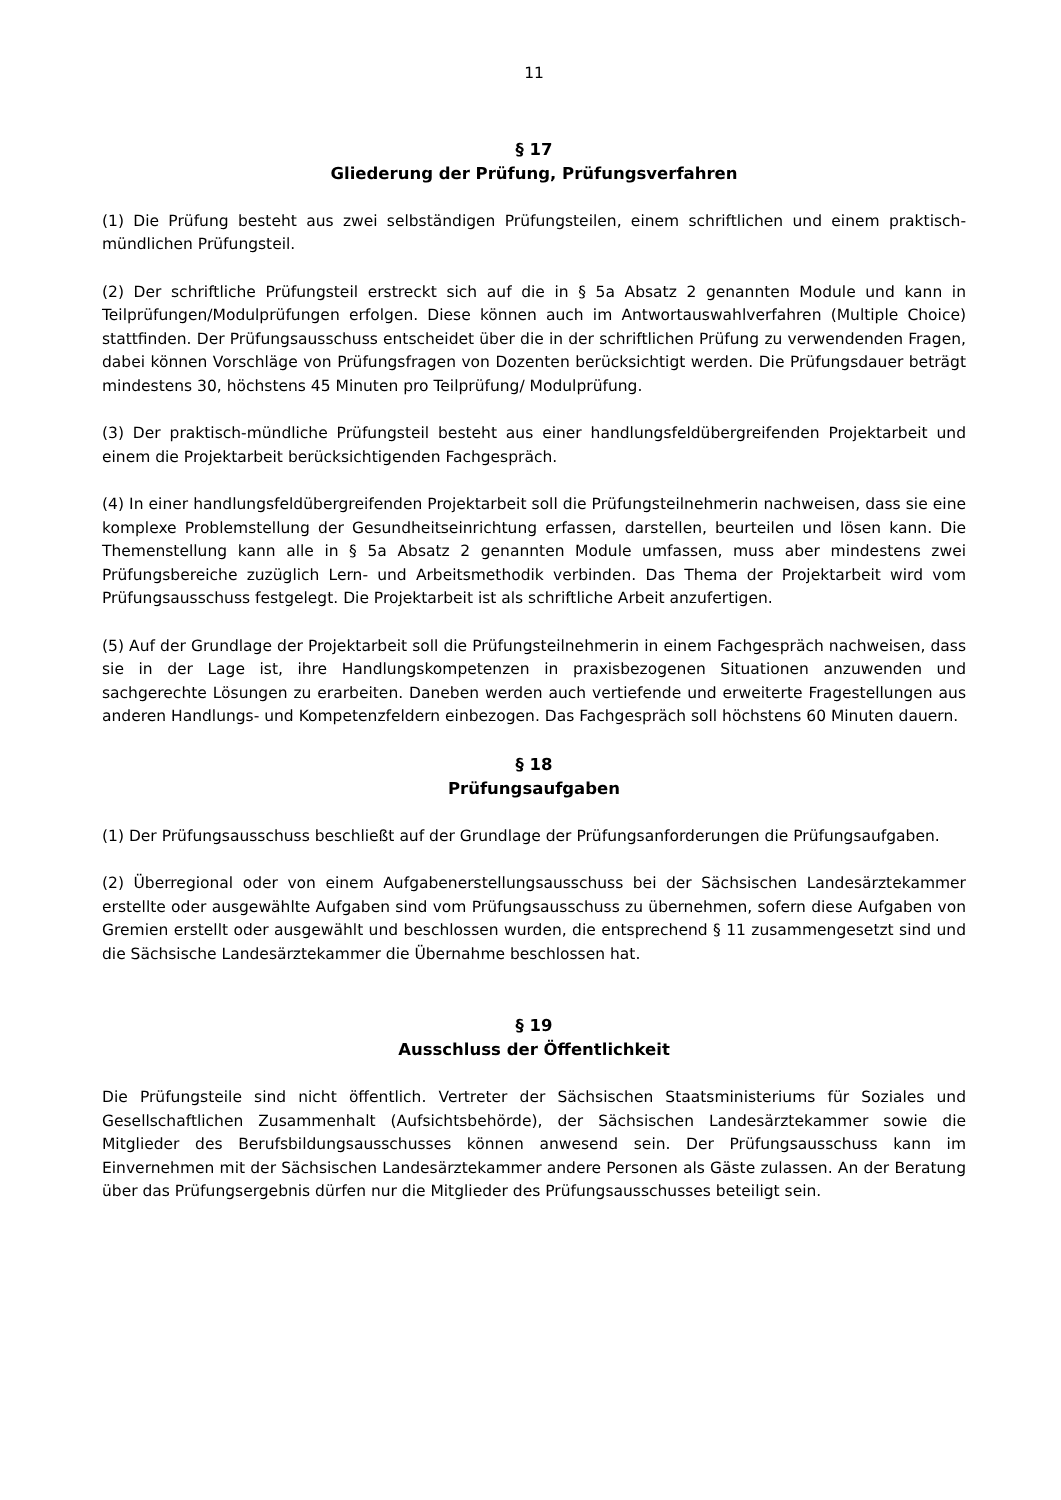11
§ 17
Gliederung der Prüfung, Prüfungsverfahren
(1) Die Prüfung besteht aus zwei selbständigen Prüfungsteilen, einem schriftlichen und einem praktisch-mündlichen Prüfungsteil.
(2) Der schriftliche Prüfungsteil erstreckt sich auf die in § 5a Absatz 2 genannten Module und kann in Teilprüfungen/Modulprüfungen erfolgen. Diese können auch im Antwortauswahlverfahren (Multiple Choice) stattfinden. Der Prüfungsausschuss entscheidet über die in der schriftlichen Prüfung zu verwendenden Fragen, dabei können Vorschläge von Prüfungsfragen von Dozenten berücksichtigt werden. Die Prüfungsdauer beträgt mindestens 30, höchstens 45 Minuten pro Teilprüfung/ Modulprüfung.
(3) Der praktisch-mündliche Prüfungsteil besteht aus einer handlungsfeldübergreifenden Projektarbeit und einem die Projektarbeit berücksichtigenden Fachgespräch.
(4) In einer handlungsfeldübergreifenden Projektarbeit soll die Prüfungsteilnehmerin nachweisen, dass sie eine komplexe Problemstellung der Gesundheitseinrichtung erfassen, darstellen, beurteilen und lösen kann. Die Themenstellung kann alle in § 5a Absatz 2 genannten Module umfassen, muss aber mindestens zwei Prüfungsbereiche zuzüglich Lern- und Arbeitsmethodik verbinden. Das Thema der Projektarbeit wird vom Prüfungsausschuss festgelegt. Die Projektarbeit ist als schriftliche Arbeit anzufertigen.
(5) Auf der Grundlage der Projektarbeit soll die Prüfungsteilnehmerin in einem Fachgespräch nachweisen, dass sie in der Lage ist, ihre Handlungskompetenzen in praxisbezogenen Situationen anzuwenden und sachgerechte Lösungen zu erarbeiten. Daneben werden auch vertiefende und erweiterte Fragestellungen aus anderen Handlungs- und Kompetenzfeldern einbezogen. Das Fachgespräch soll höchstens 60 Minuten dauern.
§ 18
Prüfungsaufgaben
(1) Der Prüfungsausschuss beschließt auf der Grundlage der Prüfungsanforderungen die Prüfungsaufgaben.
(2) Überregional oder von einem Aufgabenerstellungsausschuss bei der Sächsischen Landesärztekammer erstellte oder ausgewählte Aufgaben sind vom Prüfungsausschuss zu übernehmen, sofern diese Aufgaben von Gremien erstellt oder ausgewählt und beschlossen wurden, die entsprechend § 11 zusammengesetzt sind und die Sächsische Landesärztekammer die Übernahme beschlossen hat.
§ 19
Ausschluss der Öffentlichkeit
Die Prüfungsteile sind nicht öffentlich. Vertreter der Sächsischen Staatsministeriums für Soziales und Gesellschaftlichen Zusammenhalt (Aufsichtsbehörde), der Sächsischen Landesärztekammer sowie die Mitglieder des Berufsbildungsausschusses können anwesend sein. Der Prüfungsausschuss kann im Einvernehmen mit der Sächsischen Landesärztekammer andere Personen als Gäste zulassen. An der Beratung über das Prüfungsergebnis dürfen nur die Mitglieder des Prüfungsausschusses beteiligt sein.